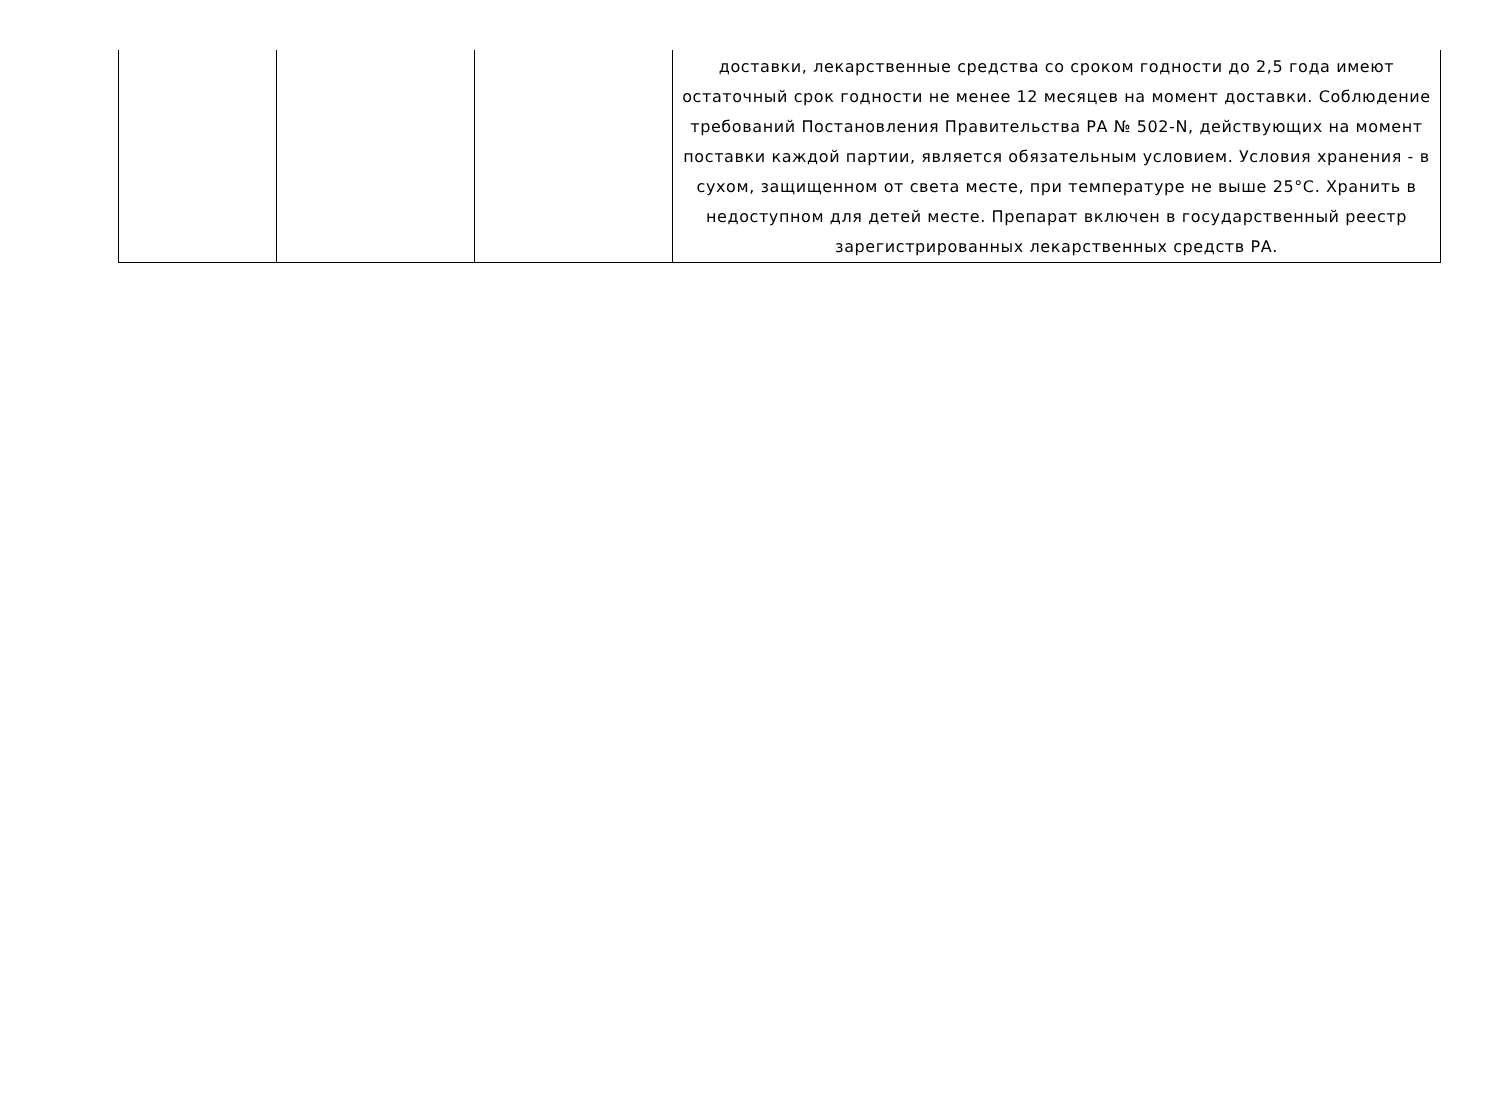| | | | доставки, лекарственные средства со сроком годности до 2,5 года имеют остаточный срок годности не менее 12 месяцев на момент доставки. Соблюдение требований Постановления Правительства РА № 502-N, действующих на момент поставки каждой партии, является обязательным условием. Условия хранения - в сухом, защищенном от света месте, при температуре не выше 25°C. Хранить в недоступном для детей месте. Препарат включен в государственный реестр зарегистрированных лекарственных средств РА. |